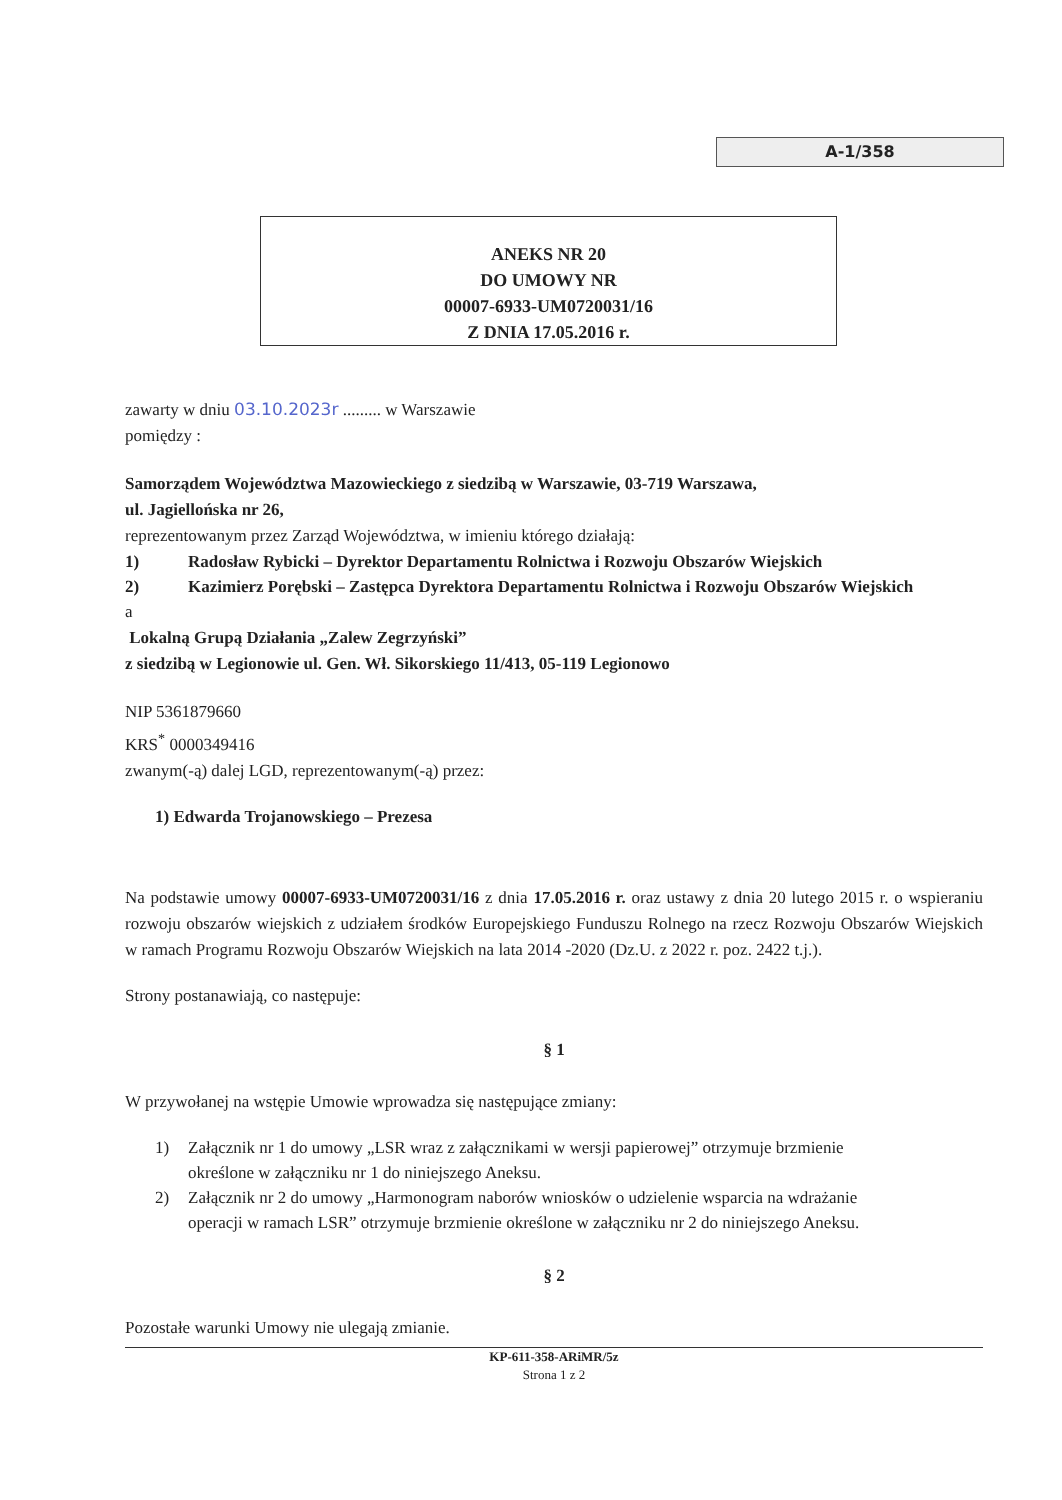A-1/358
ANEKS NR 20
DO UMOWY NR
00007-6933-UM0720031/16
Z DNIA 17.05.2016 r.
zawarty w dniu 03.10.2023r ......... w Warszawie
pomiędzy :
Samorządem Województwa Mazowieckiego z siedzibą w Warszawie, 03-719 Warszawa,
ul. Jagiellońska nr 26,
reprezentowanym przez Zarząd Województwa, w imieniu którego działają:
1) Radosław Rybicki – Dyrektor Departamentu Rolnictwa i Rozwoju Obszarów Wiejskich
2) Kazimierz Porębski – Zastępca Dyrektora Departamentu Rolnictwa i Rozwoju Obszarów Wiejskich
a
Lokalną Grupą Działania „Zalew Zegrzyński”
z siedzibą w Legionowie ul. Gen. Wł. Sikorskiego 11/413, 05-119 Legionowo
NIP 5361879660
KRS<sup>*</sup> 0000349416
zwanym(-ą) dalej LGD, reprezentowanym(-ą) przez:
1) Edwarda Trojanowskiego – Prezesa
Na podstawie umowy 00007-6933-UM0720031/16 z dnia 17.05.2016 r. oraz ustawy z dnia 20 lutego 2015 r. o wspieraniu rozwoju obszarów wiejskich z udziałem środków Europejskiego Funduszu Rolnego na rzecz Rozwoju Obszarów Wiejskich w ramach Programu Rozwoju Obszarów Wiejskich na lata 2014 -2020 (Dz.U. z 2022 r. poz. 2422 t.j.).
Strony postanawiają, co następuje:
§ 1
W przywołanej na wstępie Umowie wprowadza się następujące zmiany:
1) Załącznik nr 1 do umowy „LSR wraz z załącznikami w wersji papierowej” otrzymuje brzmienie określone w załączniku nr 1 do niniejszego Aneksu.
2) Załącznik nr 2 do umowy „Harmonogram naborów wniosków o udzielenie wsparcia na wdrażanie operacji w ramach LSR” otrzymuje brzmienie określone w załączniku nr 2 do niniejszego Aneksu.
§ 2
Pozostałe warunki Umowy nie ulegają zmianie.
KP-611-358-ARiMR/5z
Strona 1 z 2